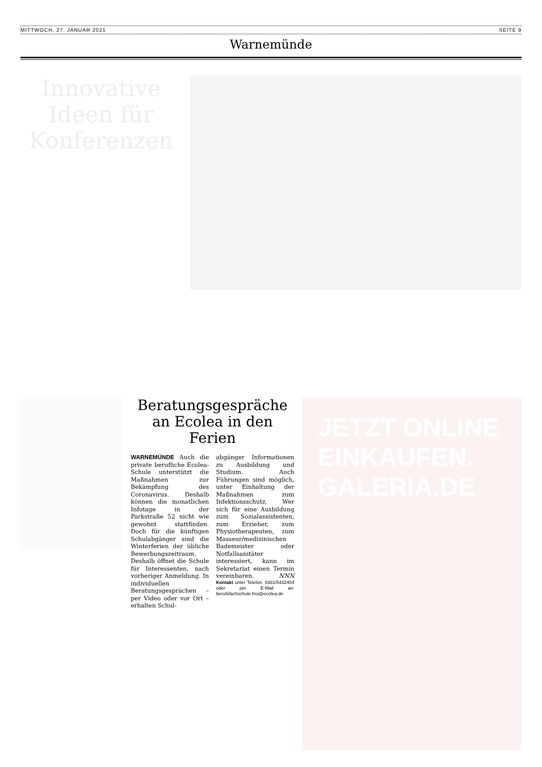MITTWOCH, 27. JANUAR 2021 SEITE 9
Warnemünde
Innovative Ideen für Konferenzen
Beratungsgespräche an Ecolea in den Ferien
WARNEMÜNDE Auch die private berufliche Ecolea-Schule unterstützt die Maßnahmen zur Bekämpfung des Coronavirus. Deshalb können die monatlichen Infotage in der Parkstraße 52 nicht wie gewohnt stattfinden. Doch für die künftigen Schulabgänger sind die Winterferien der übliche Bewerbungszeitraum. Deshalb öffnet die Schule für Interessenten, nach vorheriger Anmeldung. In individuellen Beratungsgesprächen – per Video oder vor Ort – erhalten Schul-
abgänger Informationen zu Ausbildung und Studium. Auch Führungen sind möglich, unter Einhaltung der Maßnahmen zum Infektionsschutz. Wer sich für eine Ausbildung zum Sozialassistenten, zum Erzieher, zum Physiotherapeuten, zum Masseur/medizinischen Bademeister oder Notfallsanitäter interessiert, kann im Sekretariat einen Termin vereinbaren. NNN
Kontakt unter Telefon: 0381/5432404 oder per E-Mail an: berufsfachschule.hro@ecolea.de
JETZT ONLINE EINKAUFEN. GALERIA.DE